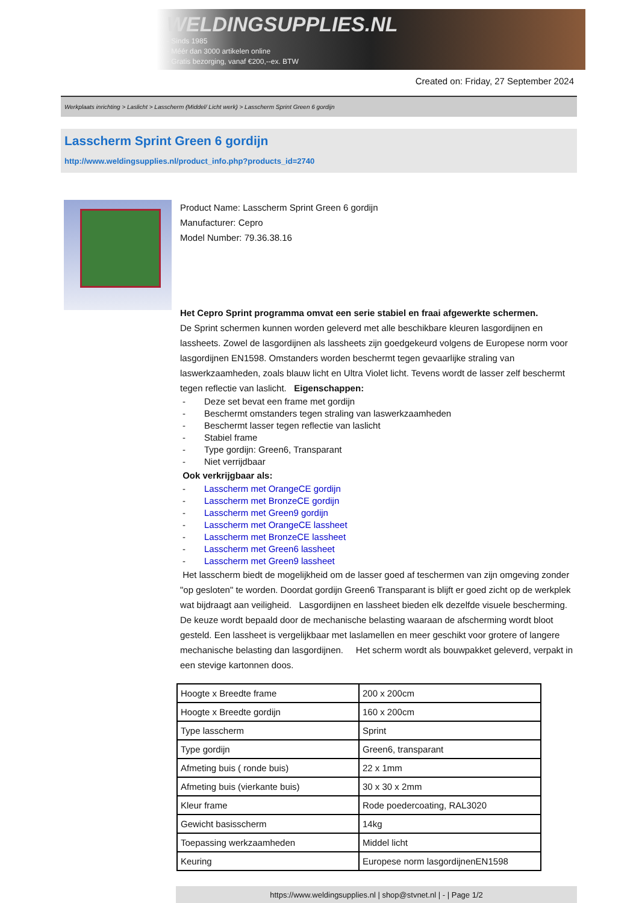WELDINGSUPPLIES.NL
- Sinds 1985
- Méér dan 3000 artikelen online
- Gratis bezorging, vanaf €200,--ex. BTW
Created on: Friday, 27 September 2024
Werkplaats inrichting > Laslicht > Lasscherm (Middel/ Licht werk) > Lasscherm Sprint Green 6 gordijn
Lasscherm Sprint Green 6 gordijn
http://www.weldingsupplies.nl/product_info.php?products_id=2740
Product Name: Lasscherm Sprint Green 6 gordijn
Manufacturer: Cepro
Model Number: 79.36.38.16
Het Cepro Sprint programma omvat een serie stabiel en fraai afgewerkte schermen.
De Sprint schermen kunnen worden geleverd met alle beschikbare kleuren lasgordijnen en lassheets. Zowel de lasgordijnen als lassheets zijn goedgekeurd volgens de Europese norm voor lasgordijnen EN1598. Omstanders worden beschermt tegen gevaarlijke straling van laswerkzaamheden, zoals blauw licht en Ultra Violet licht. Tevens wordt de lasser zelf beschermt tegen reflectie van laslicht. Eigenschappen:
- Deze set bevat een frame met gordijn
- Beschermt omstanders tegen straling van laswerkzaamheden
- Beschermt lasser tegen reflectie van laslicht
- Stabiel frame
- Type gordijn: Green6, Transparant
- Niet verrijdbaar
Ook verkrijgbaar als:
- Lasscherm met OrangeCE gordijn
- Lasscherm met BronzeCE gordijn
- Lasscherm met Green9 gordijn
- Lasscherm met OrangeCE lassheet
- Lasscherm met BronzeCE lassheet
- Lasscherm met Green6 lassheet
- Lasscherm met Green9 lassheet
Het lasscherm biedt de mogelijkheid om de lasser goed af teschermen van zijn omgeving zonder "op gesloten" te worden. Doordat gordijn Green6 Transparant is blijft er goed zicht op de werkplek wat bijdraagt aan veiligheid. Lasgordijnen en lassheet bieden elk dezelfde visuele bescherming. De keuze wordt bepaald door de mechanische belasting waaraan de afscherming wordt bloot gesteld. Een lassheet is vergelijkbaar met laslamellen en meer geschikt voor grotere of langere mechanische belasting dan lasgordijnen. Het scherm wordt als bouwpakket geleverd, verpakt in een stevige kartonnen doos.
| Hoogte x Breedte frame | 200 x 200cm |
| Hoogte x Breedte gordijn | 160 x 200cm |
| Type lasscherm | Sprint |
| Type gordijn | Green6, transparant |
| Afmeting buis ( ronde buis) | 22 x 1mm |
| Afmeting buis (vierkante buis) | 30 x 30 x 2mm |
| Kleur frame | Rode poedercoating, RAL3020 |
| Gewicht basisscherm | 14kg |
| Toepassing werkzaamheden | Middel licht |
| Keuring | Europese norm lasgordijnenEN1598 |
https://www.weldingsupplies.nl | shop@stvnet.nl | - | Page 1/2